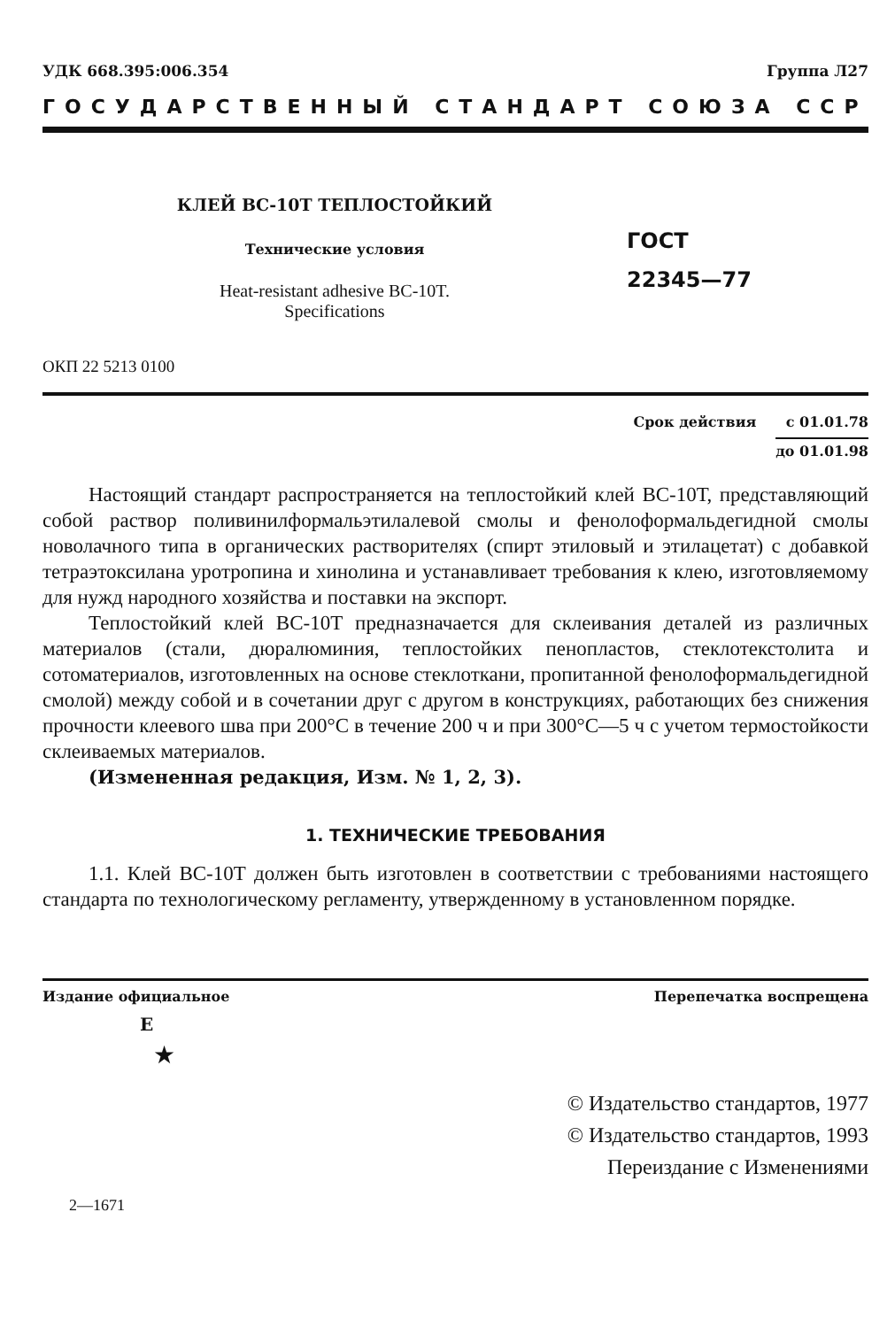УДК 668.395:006.354 Группа Л27
ГОСУДАРСТВЕННЫЙ СТАНДАРТ СОЮЗА ССР
КЛЕЙ ВС-10Т ТЕПЛОСТОЙКИЙ
Технические условия
Heat-resistant adhesive BC-10T.
Specifications
ГОСТ
22345—77
ОКП 22 5213 0100
Срок действия с 01.01.78
до 01.01.98
Настоящий стандарт распространяется на теплостойкий клей ВС-10Т, представляющий собой раствор поливинилформальэтилалевой смолы и фенолоформальдегидной смолы новолачного типа в органических растворителях (спирт этиловый и этилацетат) с добавкой тетраэтоксилана уротропина и хинолина и устанавливает требования к клею, изготовляемому для нужд народного хозяйства и поставки на экспорт.
Теплостойкий клей ВС-10Т предназначается для склеивания деталей из различных материалов (стали, дюралюминия, теплостойких пенопластов, стеклотекстолита и сотоматериалов, изготовленных на основе стеклоткани, пропитанной фенолоформальдегидной смолой) между собой и в сочетании друг с другом в конструкциях, работающих без снижения прочности клеевого шва при 200°С в течение 200 ч и при 300°С—5 ч с учетом термостойкости склеиваемых материалов.
(Измененная редакция, Изм. № 1, 2, 3).
1. ТЕХНИЧЕСКИЕ ТРЕБОВАНИЯ
1.1. Клей ВС-10Т должен быть изготовлен в соответствии с требованиями настоящего стандарта по технологическому регламенту, утвержденному в установленном порядке.
Издание официальное Перепечатка воспрещена
Е
★
© Издательство стандартов, 1977
© Издательство стандартов, 1993
Переиздание с Изменениями
2—1671